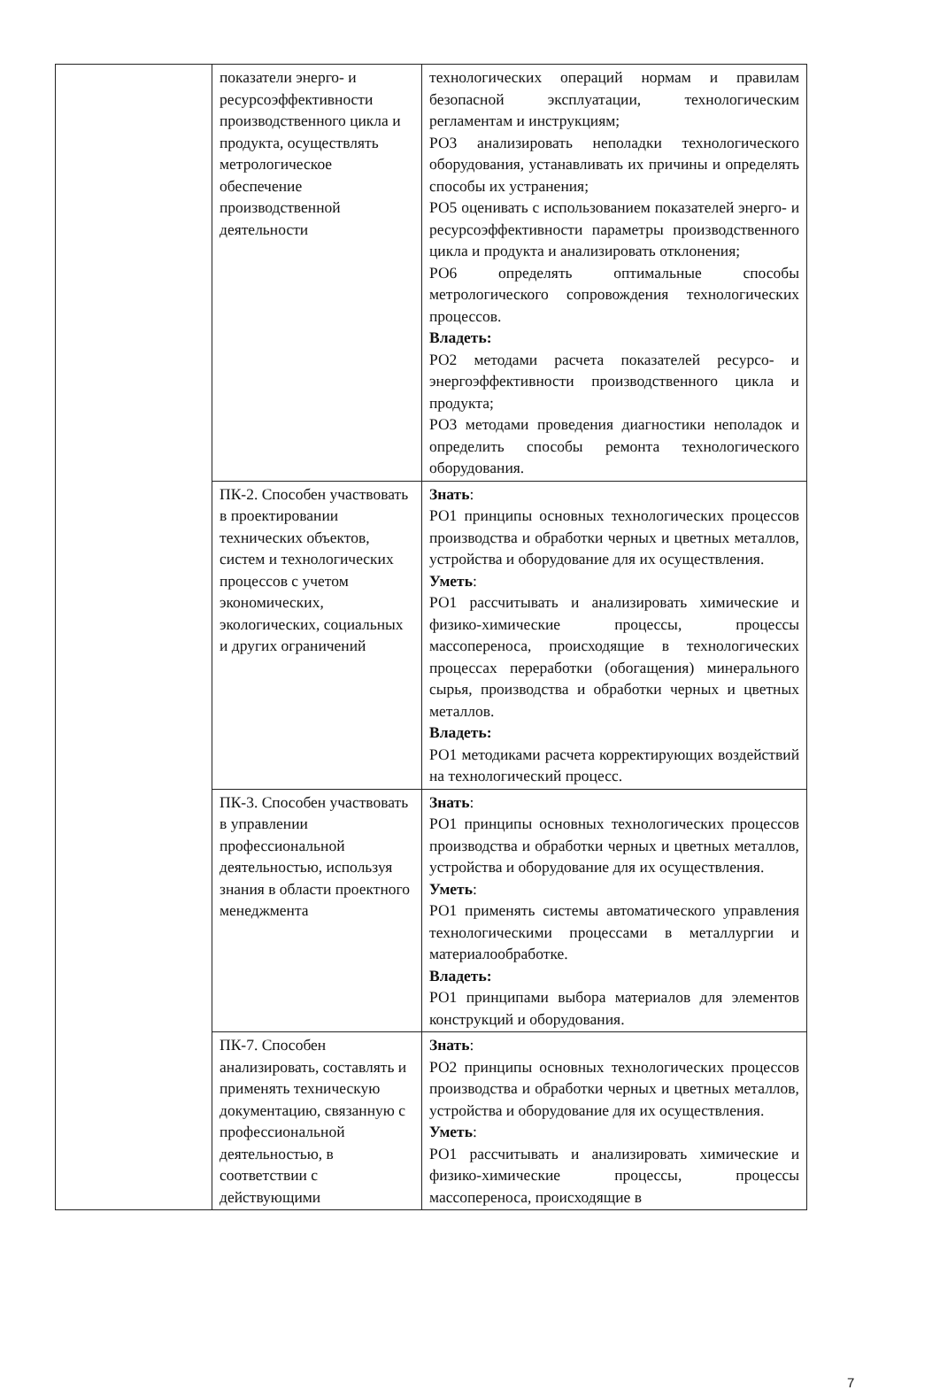| | показатели энерго- и ресурсоэффективности производственного цикла и продукта, осуществлять метрологическое обеспечение производственной деятельности | технологических операций нормам и правилам безопасной эксплуатации, технологическим регламентам и инструкциям; РО3 анализировать неполадки технологического оборудования, устанавливать их причины и определять способы их устранения; РО5 оценивать с использованием показателей энерго- и ресурсоэффективности параметры производственного цикла и продукта и анализировать отклонения; РО6 определять оптимальные способы метрологического сопровождения технологических процессов. Владеть: РО2 методами расчета показателей ресурсо- и энергоэффективности производственного цикла и продукта; РО3 методами проведения диагностики неполадок и определить способы ремонта технологического оборудования. |
| | ПК-2. Способен участвовать в проектировании технических объектов, систем и технологических процессов с учетом экономических, экологических, социальных и других ограничений | Знать : РО1 принципы основных технологических процессов производства и обработки черных и цветных металлов, устройства и оборудование для их осуществления. Уметь : РО1 рассчитывать и анализировать химические и физико-химические процессы, процессы массопереноса, происходящие в технологических процессах переработки (обогащения) минерального сырья, производства и обработки черных и цветных металлов. Владеть: РО1 методиками расчета корректирующих воздействий на технологический процесс. |
| | ПК-3. Способен участвовать в управлении профессиональной деятельностью, используя знания в области проектного менеджмента | Знать : РО1 принципы основных технологических процессов производства и обработки черных и цветных металлов, устройства и оборудование для их осуществления. Уметь : РО1 применять системы автоматического управления технологическими процессами в металлургии и материалообработке. Владеть: РО1 принципами выбора материалов для элементов конструкций и оборудования. |
| | ПК-7. Способен анализировать, составлять и применять техническую документацию, связанную с профессиональной деятельностью, в соответствии с действующими | Знать : РО2 принципы основных технологических процессов производства и обработки черных и цветных металлов, устройства и оборудование для их осуществления. Уметь : РО1 рассчитывать и анализировать химические и физико-химические процессы, процессы массопереноса, происходящие в |
7